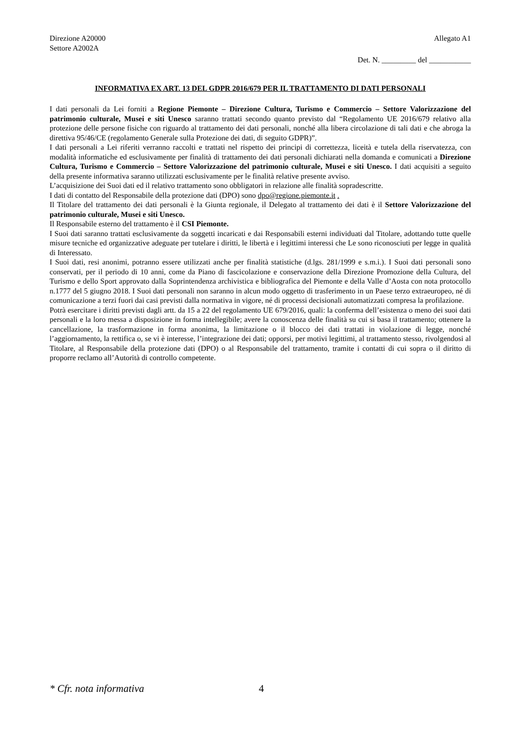Direzione A20000
Settore A2002A
Allegato A1
Det. N. _________ del ___________
INFORMATIVA EX ART. 13 DEL GDPR 2016/679 PER IL TRATTAMENTO DI DATI PERSONALI
I dati personali da Lei forniti a Regione Piemonte – Direzione Cultura, Turismo e Commercio – Settore Valorizzazione del patrimonio culturale, Musei e siti Unesco saranno trattati secondo quanto previsto dal “Regolamento UE 2016/679 relativo alla protezione delle persone fisiche con riguardo al trattamento dei dati personali, nonché alla libera circolazione di tali dati e che abroga la direttiva 95/46/CE (regolamento Generale sulla Protezione dei dati, di seguito GDPR)”.
I dati personali a Lei riferiti verranno raccolti e trattati nel rispetto dei principi di correttezza, liceità e tutela della riservatezza, con modalità informatiche ed esclusivamente per finalità di trattamento dei dati personali dichiarati nella domanda e comunicati a Direzione Cultura, Turismo e Commercio – Settore Valorizzazione del patrimonio culturale, Musei e siti Unesco. I dati acquisiti a seguito della presente informativa saranno utilizzati esclusivamente per le finalità relative presente avviso.
L’acquisizione dei Suoi dati ed il relativo trattamento sono obbligatori in relazione alle finalità sopradescritte.
I dati di contatto del Responsabile della protezione dati (DPO) sono dpo@regione.piemonte.it .
Il Titolare del trattamento dei dati personali è la Giunta regionale, il Delegato al trattamento dei dati è il Settore Valorizzazione del patrimonio culturale, Musei e siti Unesco.
Il Responsabile esterno del trattamento è il CSI Piemonte.
I Suoi dati saranno trattati esclusivamente da soggetti incaricati e dai Responsabili esterni individuati dal Titolare, adottando tutte quelle misure tecniche ed organizzative adeguate per tutelare i diritti, le libertà e i legittimi interessi che Le sono riconosciuti per legge in qualità di Interessato.
I Suoi dati, resi anonimi, potranno essere utilizzati anche per finalità statistiche (d.lgs. 281/1999 e s.m.i.). I Suoi dati personali sono conservati, per il periodo di 10 anni, come da Piano di fascicolazione e conservazione della Direzione Promozione della Cultura, del Turismo e dello Sport approvato dalla Soprintendenza archivistica e bibliografica del Piemonte e della Valle d’Aosta con nota protocollo n.1777 del 5 giugno 2018. I Suoi dati personali non saranno in alcun modo oggetto di trasferimento in un Paese terzo extraeuropeo, né di comunicazione a terzi fuori dai casi previsti dalla normativa in vigore, né di processi decisionali automatizzati compresa la profilazione.
Potrà esercitare i diritti previsti dagli artt. da 15 a 22 del regolamento UE 679/2016, quali: la conferma dell’esistenza o meno dei suoi dati personali e la loro messa a disposizione in forma intellegibile; avere la conoscenza delle finalità su cui si basa il trattamento; ottenere la cancellazione, la trasformazione in forma anonima, la limitazione o il blocco dei dati trattati in violazione di legge, nonché l’aggiornamento, la rettifica o, se vi è interesse, l’integrazione dei dati; opporsi, per motivi legittimi, al trattamento stesso, rivolgendosi al Titolare, al Responsabile della protezione dati (DPO) o al Responsabile del trattamento, tramite i contatti di cui sopra o il diritto di proporre reclamo all’Autorità di controllo competente.
* Cfr. nota informativa 4